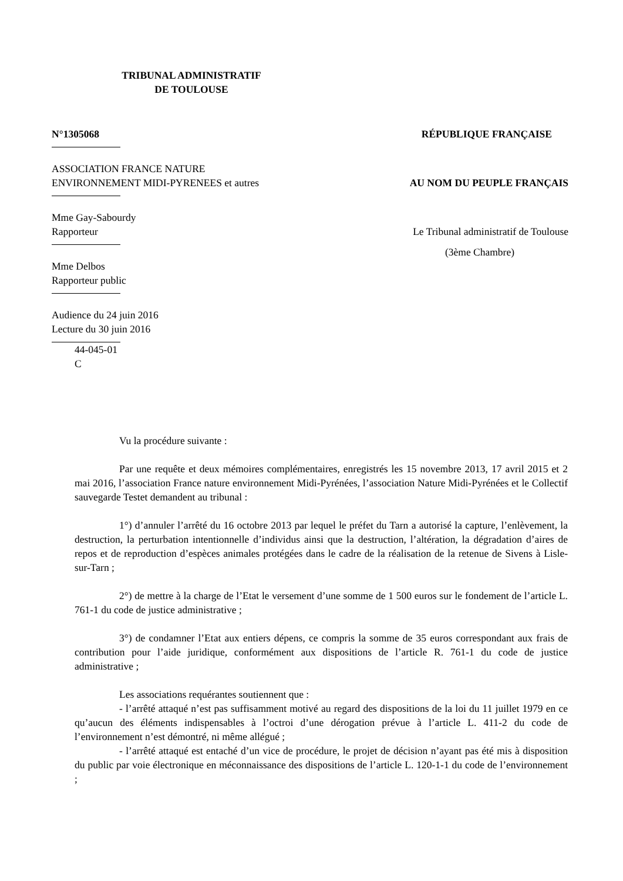TRIBUNAL ADMINISTRATIF
DE TOULOUSE
N°1305068 RÉPUBLIQUE FRANÇAISE
ASSOCIATION FRANCE NATURE
ENVIRONNEMENT MIDI-PYRENEES et autres AU NOM DU PEUPLE FRANÇAIS
Mme Gay-Sabourdy
Rapporteur Le Tribunal administratif de Toulouse
(3ème Chambre)
Mme Delbos
Rapporteur public
Audience du 24 juin 2016
Lecture du 30 juin 2016
44-045-01
C
Vu la procédure suivante :
Par une requête et deux mémoires complémentaires, enregistrés les 15 novembre 2013, 17 avril 2015 et 2 mai 2016, l’association France nature environnement Midi-Pyrénées, l’association Nature Midi-Pyrénées et le Collectif sauvegarde Testet demandent au tribunal :
1°) d’annuler l’arrêté du 16 octobre 2013 par lequel le préfet du Tarn a autorisé la capture, l’enlèvement, la destruction, la perturbation intentionnelle d’individus ainsi que la destruction, l’altération, la dégradation d’aires de repos et de reproduction d’espèces animales protégées dans le cadre de la réalisation de la retenue de Sivens à Lisle-sur-Tarn ;
2°) de mettre à la charge de l’Etat le versement d’une somme de 1 500 euros sur le fondement de l’article L. 761-1 du code de justice administrative ;
3°) de condamner l’Etat aux entiers dépens, ce compris la somme de 35 euros correspondant aux frais de contribution pour l’aide juridique, conformément aux dispositions de l’article R. 761-1 du code de justice administrative ;
Les associations requérantes soutiennent que :
- l’arrêté attaqué n’est pas suffisamment motivé au regard des dispositions de la loi du 11 juillet 1979 en ce qu’aucun des éléments indispensables à l’octroi d’une dérogation prévue à l’article L. 411-2 du code de l’environnement n’est démontré, ni même allégué ;
- l’arrêté attaqué est entaché d’un vice de procédure, le projet de décision n’ayant pas été mis à disposition du public par voie électronique en méconnaissance des dispositions de l’article L. 120-1-1 du code de l’environnement ;